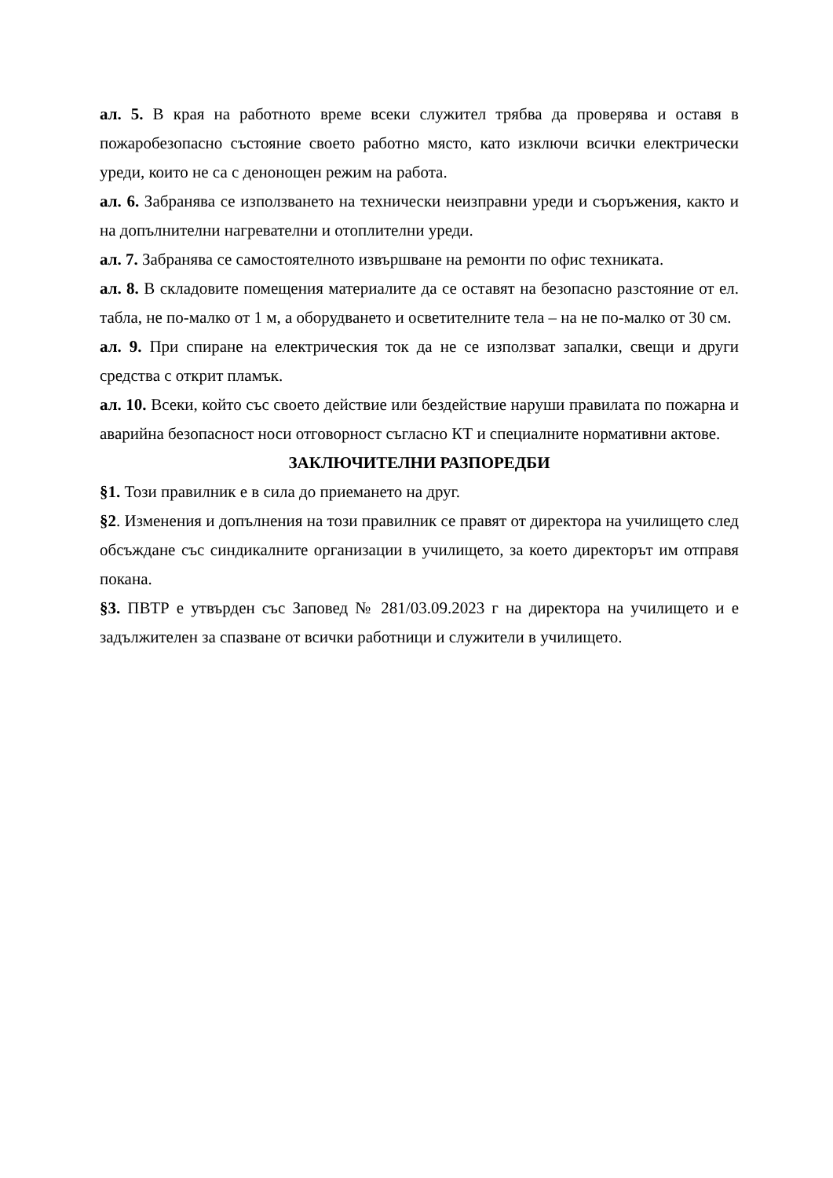ал. 5. В края на работното време всеки служител трябва да проверява и оставя в пожаробезопасно състояние своето работно място, като изключи всички електрически уреди, които не са с денонощен режим на работа.
ал. 6. Забранява се използването на технически неизправни уреди и съоръжения, както и на допълнителни нагревателни и отоплителни уреди.
ал. 7. Забранява се самостоятелното извършване на ремонти по офис техниката.
ал. 8. В складовите помещения материалите да се оставят на безопасно разстояние от ел. табла, не по-малко от 1 м, а оборудването и осветителните тела – на не по-малко от 30 см.
ал. 9. При спиране на електрическия ток да не се използват запалки, свещи и други средства с открит пламък.
ал. 10. Всеки, който със своето действие или бездействие наруши правилата по пожарна и аварийна безопасност носи отговорност съгласно КТ и специалните нормативни актове.
ЗАКЛЮЧИТЕЛНИ РАЗПОРЕДБИ
§1. Този правилник е в сила до приемането на друг.
§2. Изменения и допълнения на този правилник се правят от директора на училището след обсъждане със синдикалните организации в училището, за което директорът им отправя покана.
§3. ПВТР е утвърден със Заповед № 281/03.09.2023 г на директора на училището и е задължителен за спазване от всички работници и служители в училището.